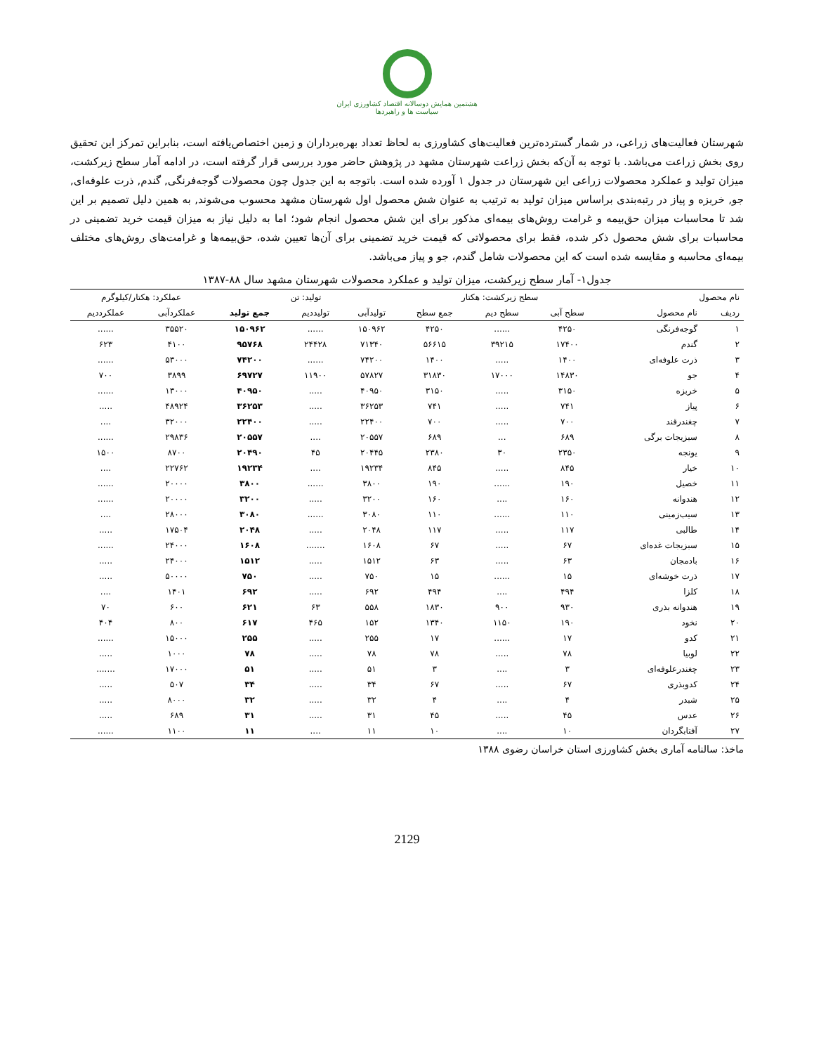هشتمین همایش دوسالانه اقتصاد کشاورزی ایران
سیاست ها و راهبردها
شهرستان فعالیت‌های زراعی، در شمار گسترده‌ترین فعالیت‌های کشاورزی به لحاظ تعداد بهره‌برداران و زمین اختصاص‌یافته است، بنابراین تمرکز این تحقیق روی بخش زراعت می‌باشد. با توجه به آن‌که بخش زراعت شهرستان مشهد در پژوهش حاضر مورد بررسی قرار گرفته است، در ادامه آمار سطح زیرکشت، میزان تولید و عملکرد محصولات زراعی این شهرستان در جدول ۱ آورده شده است. باتوجه به این جدول چون محصولات گوجه‌فرنگی, گندم, ذرت علوفه‌ای, جو, خربزه و پیاز در رتبه‌بندی براساس میزان تولید به ترتیب به عنوان شش محصول اول شهرستان مشهد محسوب می‌شوند, به همین دلیل تصمیم بر این شد تا محاسبات میزان حق‌بیمه و غرامت روش‌های بیمه‌ای مذکور برای این شش محصول انجام شود؛ اما به دلیل نیاز به میزان قیمت خرید تضمینی در محاسبات برای شش محصول ذکر شده، فقط برای محصولاتی که قیمت خرید تضمینی برای آن‌ها تعیین شده، حق‌بیمه‌ها و غرامت‌های روش‌های مختلف بیمه‌ای محاسبه و مقایسه شده است که این محصولات شامل گندم، جو و پیاز می‌باشد.
جدول۱- آمار سطح زیرکشت، میزان تولید و عملکرد محصولات شهرستان مشهد سال ۸۸-۱۳۸۷
| نام محصول | | سطح زیرکشت: هکتار | | | تولید: تن | | | عملکرد: هکتار/کیلوگرم | |
| --- | --- | --- | --- | --- | --- | --- | --- | --- | --- |
| ردیف | نام محصول | سطح آبی | سطح دیم | جمع سطح | تولیدآبی | تولیددیم | جمع تولید | عملکردآبی | عملکرددیم |
| ۱ | گوجه‌فرنگی | ۴۲۵۰ | ...... | ۴۲۵۰ | ۱۵۰۹۶۲ | ...... | ۱۵۰۹۶۲ | ۳۵۵۲۰ | ...... |
| ۲ | گندم | ۱۷۴۰۰ | ۳۹۲۱۵ | ۵۶۶۱۵ | ۷۱۳۴۰ | ۲۴۴۲۸ | ۹۵۷۶۸ | ۴۱۰۰ | ۶۲۳ |
| ۳ | ذرت علوفه‌ای | ۱۴۰۰ | ..... | ۱۴۰۰ | ۷۴۲۰۰ | ...... | ۷۴۲۰۰ | ۵۳۰۰۰ | ...... |
| ۴ | جو | ۱۴۸۳۰ | ۱۷۰۰۰ | ۳۱۸۳۰ | ۵۷۸۲۷ | ۱۱۹۰۰ | ۶۹۷۲۷ | ۳۸۹۹ | ۷۰۰ |
| ۵ | خربزه | ۳۱۵۰ | ..... | ۳۱۵۰ | ۴۰۹۵۰ | ..... | ۴۰۹۵۰ | ۱۳۰۰۰ | ...... |
| ۶ | پیاز | ۷۴۱ | ..... | ۷۴۱ | ۳۶۲۵۳ | ..... | ۳۶۲۵۳ | ۴۸۹۲۴ | ..... |
| ۷ | چغندرقند | ۷۰۰ | ..... | ۷۰۰ | ۲۲۴۰۰ | ..... | ۲۲۴۰۰ | ۳۲۰۰۰ | .... |
| ۸ | سبزیجات برگی | ۶۸۹ | ... | ۶۸۹ | ۲۰۵۵۷ | .... | ۲۰۵۵۷ | ۲۹۸۳۶ | ...... |
| ۹ | یونجه | ۲۳۵۰ | ۳۰ | ۲۳۸۰ | ۲۰۴۴۵ | ۴۵ | ۲۰۴۹۰ | ۸۷۰۰ | ۱۵۰۰ |
| ۱۰ | خیار | ۸۴۵ | ..... | ۸۴۵ | ۱۹۲۳۴ | .... | ۱۹۲۳۴ | ۲۲۷۶۲ | .... |
| ۱۱ | خصیل | ۱۹۰ | ...... | ۱۹۰ | ۳۸۰۰ | ...... | ۳۸۰۰ | ۲۰۰۰۰ | ...... |
| ۱۲ | هندوانه | ۱۶۰ | .... | ۱۶۰ | ۳۲۰۰ | ..... | ۳۲۰۰ | ۲۰۰۰۰ | ...... |
| ۱۳ | سیب‌زمینی | ۱۱۰ | ...... | ۱۱۰ | ۳۰۸۰ | ...... | ۳۰۸۰ | ۲۸۰۰۰ | .... |
| ۱۴ | طالبی | ۱۱۷ | ..... | ۱۱۷ | ۲۰۴۸ | ..... | ۲۰۴۸ | ۱۷۵۰۴ | ..... |
| ۱۵ | سبزیجات غده‌ای | ۶۷ | ..... | ۶۷ | ۱۶۰۸ | ....... | ۱۶۰۸ | ۲۴۰۰۰ | ...... |
| ۱۶ | بادمجان | ۶۳ | ..... | ۶۳ | ۱۵۱۲ | ..... | ۱۵۱۲ | ۲۴۰۰۰ | ..... |
| ۱۷ | ذرت خوشه‌ای | ۱۵ | ...... | ۱۵ | ۷۵۰ | ..... | ۷۵۰ | ۵۰۰۰۰ | ..... |
| ۱۸ | کلزا | ۴۹۴ | .... | ۴۹۴ | ۶۹۲ | ..... | ۶۹۲ | ۱۴۰۱ | .... |
| ۱۹ | هندوانه بذری | ۹۳۰ | ۹۰۰ | ۱۸۳۰ | ۵۵۸ | ۶۳ | ۶۲۱ | ۶۰۰ | ۷۰ |
| ۲۰ | نخود | ۱۹۰ | ۱۱۵۰ | ۱۳۴۰ | ۱۵۲ | ۴۶۵ | ۶۱۷ | ۸۰۰ | ۴۰۴ |
| ۲۱ | کدو | ۱۷ | ...... | ۱۷ | ۲۵۵ | ..... | ۲۵۵ | ۱۵۰۰۰ | ...... |
| ۲۲ | لوبیا | ۷۸ | ..... | ۷۸ | ۷۸ | ..... | ۷۸ | ۱۰۰۰ | ..... |
| ۲۳ | چغندرعلوفه‌ای | ۳ | .... | ۳ | ۵۱ | ..... | ۵۱ | ۱۷۰۰۰ | ....... |
| ۲۴ | کدوبذری | ۶۷ | ..... | ۶۷ | ۳۴ | ..... | ۳۴ | ۵۰۷ | ..... |
| ۲۵ | شبدر | ۴ | .... | ۴ | ۳۲ | ..... | ۳۲ | ۸۰۰۰ | ..... |
| ۲۶ | عدس | ۴۵ | ..... | ۴۵ | ۳۱ | ..... | ۳۱ | ۶۸۹ | ..... |
| ۲۷ | آفتابگردان | ۱۰ | .... | ۱۰ | ۱۱ | .... | ۱۱ | ۱۱۰۰ | ...... |
ماخذ: سالنامه آماری بخش کشاورزی استان خراسان رضوی ۱۳۸۸
2129